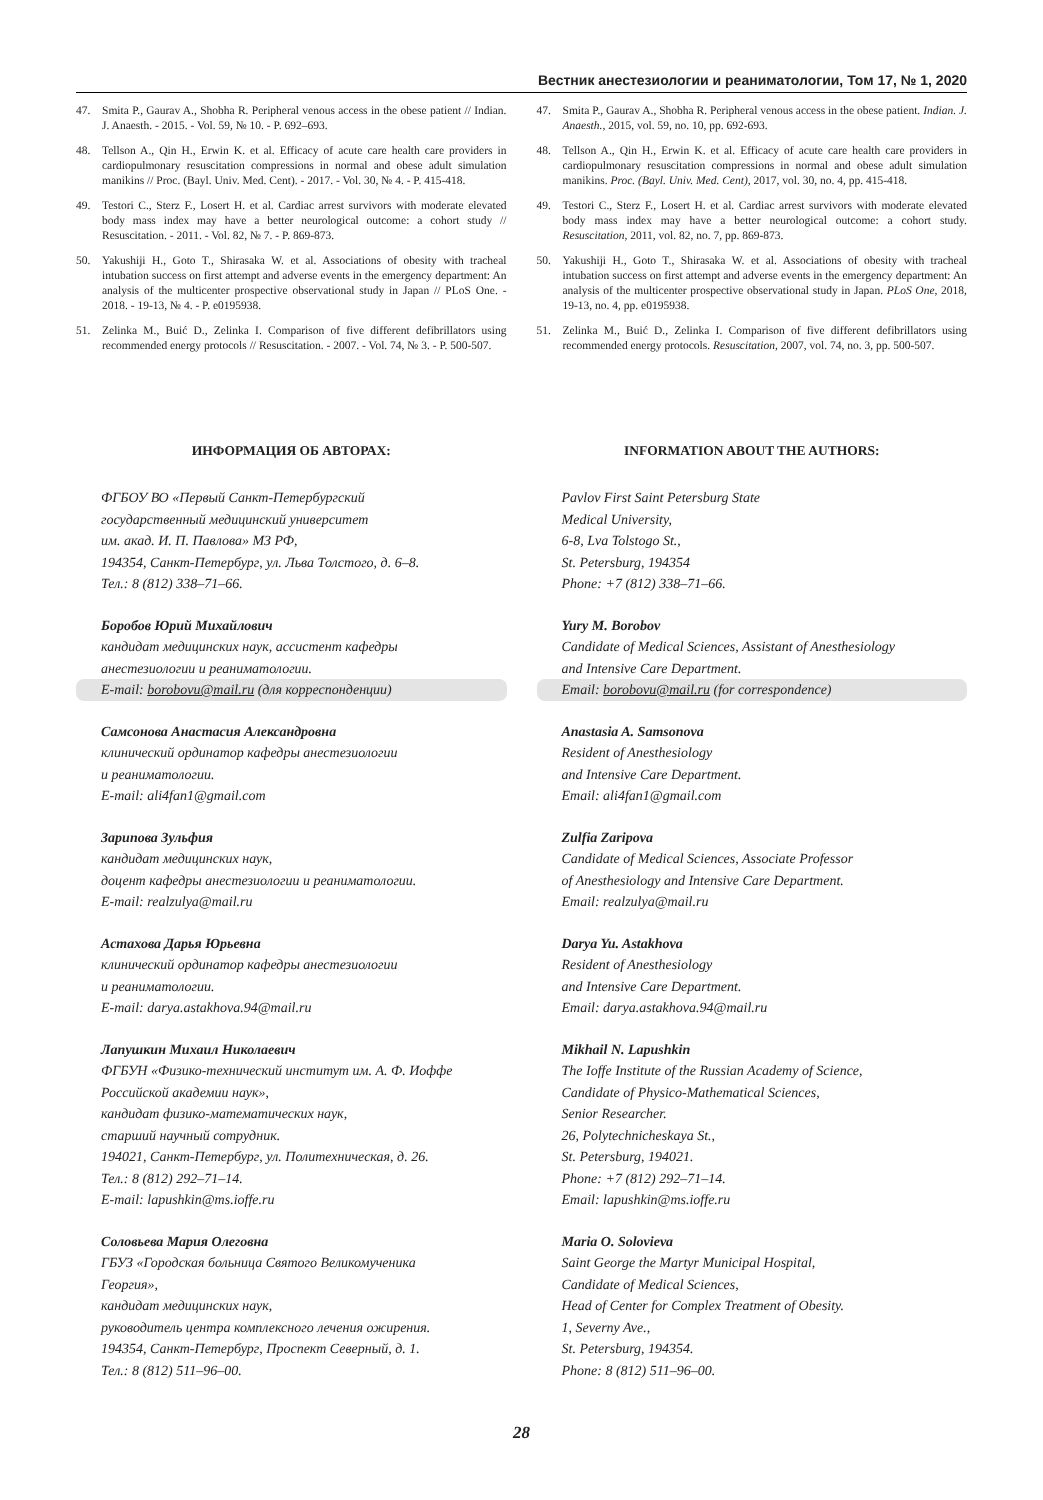Вестник анестезиологии и реаниматологии, Том 17, № 1, 2020
47. Smita P., Gaurav A., Shobha R. Peripheral venous access in the obese patient // Indian. J. Anaesth. - 2015. - Vol. 59, № 10. - P. 692–693.
48. Tellson A., Qin H., Erwin K. et al. Efficacy of acute care health care providers in cardiopulmonary resuscitation compressions in normal and obese adult simulation manikins // Proc. (Bayl. Univ. Med. Cent). - 2017. - Vol. 30, № 4. - P. 415-418.
49. Testori C., Sterz F., Losert H. et al. Cardiac arrest survivors with moderate elevated body mass index may have a better neurological outcome: a cohort study // Resuscitation. - 2011. - Vol. 82, № 7. - P. 869-873.
50. Yakushiji H., Goto T., Shirasaka W. et al. Associations of obesity with tracheal intubation success on first attempt and adverse events in the emergency department: An analysis of the multicenter prospective observational study in Japan // PLoS One. - 2018. - 19-13, № 4. - P. e0195938.
51. Zelinka M., Buić D., Zelinka I. Comparison of five different defibrillators using recommended energy protocols // Resuscitation. - 2007. - Vol. 74, № 3. - P. 500-507.
47. Smita P., Gaurav A., Shobha R. Peripheral venous access in the obese patient. Indian. J. Anaesth., 2015, vol. 59, no. 10, pp. 692-693.
48. Tellson A., Qin H., Erwin K. et al. Efficacy of acute care health care providers in cardiopulmonary resuscitation compressions in normal and obese adult simulation manikins. Proc. (Bayl. Univ. Med. Cent), 2017, vol. 30, no. 4, pp. 415-418.
49. Testori C., Sterz F., Losert H. et al. Cardiac arrest survivors with moderate elevated body mass index may have a better neurological outcome: a cohort study. Resuscitation, 2011, vol. 82, no. 7, pp. 869-873.
50. Yakushiji H., Goto T., Shirasaka W. et al. Associations of obesity with tracheal intubation success on first attempt and adverse events in the emergency department: An analysis of the multicenter prospective observational study in Japan. PLoS One, 2018, 19-13, no. 4, pp. e0195938.
51. Zelinka M., Buić D., Zelinka I. Comparison of five different defibrillators using recommended energy protocols. Resuscitation, 2007, vol. 74, no. 3, pp. 500-507.
ИНФОРМАЦИЯ ОБ АВТОРАХ:
ФГБОУ ВО «Первый Санкт-Петербургский
государственный медицинский университет
им. акад. И. П. Павлова» МЗ РФ,
194354, Санкт-Петербург, ул. Льва Толстого, д. 6–8.
Тел.: 8 (812) 338–71–66.
Боробов Юрий Михайлович
кандидат медицинских наук, ассистент кафедры
анестезиологии и реаниматологии.
E-mail: borobovu@mail.ru (для корреспонденции)
Самсонова Анастасия Александровна
клинический ординатор кафедры анестезиологии
и реаниматологии.
E-mail: ali4fan1@gmail.com
Зарипова Зульфия
кандидат медицинских наук,
доцент кафедры анестезиологии и реаниматологии.
E-mail: realzulya@mail.ru
Астахова Дарья Юрьевна
клинический ординатор кафедры анестезиологии
и реаниматологии.
E-mail: darya.astakhova.94@mail.ru
Лапушкин Михаил Николаевич
ФГБУН «Физико-технический институт им. А. Ф. Иоффе
Российской академии наук»,
кандидат физико-математических наук,
старший научный сотрудник.
194021, Санкт-Петербург, ул. Политехническая, д. 26.
Тел.: 8 (812) 292–71–14.
E-mail: lapushkin@ms.ioffe.ru
Соловьева Мария Олеговна
ГБУЗ «Городская больница Святого Великомученика
Георгия»,
кандидат медицинских наук,
руководитель центра комплексного лечения ожирения.
194354, Санкт-Петербург, Проспект Северный, д. 1.
Тел.: 8 (812) 511–96–00.
INFORMATION ABOUT THE AUTHORS:
Pavlov First Saint Petersburg State
Medical University,
6-8, Lva Tolstogo St.,
St. Petersburg, 194354
Phone: +7 (812) 338–71–66.
Yury M. Borobov
Candidate of Medical Sciences, Assistant of Anesthesiology
and Intensive Care Department.
Email: borobovu@mail.ru (for correspondence)
Anastasia A. Samsonova
Resident of Anesthesiology
and Intensive Care Department.
Email: ali4fan1@gmail.com
Zulfia Zaripova
Candidate of Medical Sciences, Associate Professor
of Anesthesiology and Intensive Care Department.
Email: realzulya@mail.ru
Darya Yu. Astakhova
Resident of Anesthesiology
and Intensive Care Department.
Email: darya.astakhova.94@mail.ru
Mikhail N. Lapushkin
The Ioffe Institute of the Russian Academy of Science,
Candidate of Physico-Mathematical Sciences,
Senior Researcher.
26, Polytechnicheskaya St.,
St. Petersburg, 194021.
Phone: +7 (812) 292–71–14.
Email: lapushkin@ms.ioffe.ru
Maria O. Solovieva
Saint George the Martyr Municipal Hospital,
Candidate of Medical Sciences,
Head of Center for Complex Treatment of Obesity.
1, Severny Ave.,
St. Petersburg, 194354.
Phone: 8 (812) 511–96–00.
28